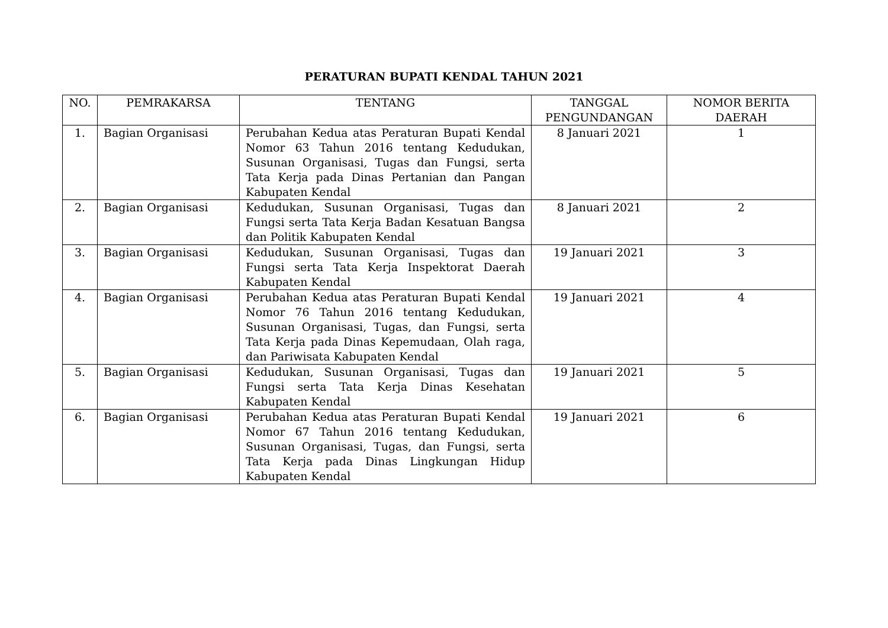PERATURAN BUPATI KENDAL TAHUN 2021
| NO. | PEMRAKARSA | TENTANG | TANGGAL PENGUNDANGAN | NOMOR BERITA DAERAH |
| --- | --- | --- | --- | --- |
| 1. | Bagian Organisasi | Perubahan Kedua atas Peraturan Bupati Kendal Nomor 63 Tahun 2016 tentang Kedudukan, Susunan Organisasi, Tugas dan Fungsi, serta Tata Kerja pada Dinas Pertanian dan Pangan Kabupaten Kendal | 8 Januari 2021 | 1 |
| 2. | Bagian Organisasi | Kedudukan, Susunan Organisasi, Tugas dan Fungsi serta Tata Kerja Badan Kesatuan Bangsa dan Politik Kabupaten Kendal | 8 Januari 2021 | 2 |
| 3. | Bagian Organisasi | Kedudukan, Susunan Organisasi, Tugas dan Fungsi serta Tata Kerja Inspektorat Daerah Kabupaten Kendal | 19 Januari 2021 | 3 |
| 4. | Bagian Organisasi | Perubahan Kedua atas Peraturan Bupati Kendal Nomor 76 Tahun 2016 tentang Kedudukan, Susunan Organisasi, Tugas, dan Fungsi, serta Tata Kerja pada Dinas Kepemudaan, Olah raga, dan Pariwisata Kabupaten Kendal | 19 Januari 2021 | 4 |
| 5. | Bagian Organisasi | Kedudukan, Susunan Organisasi, Tugas dan Fungsi serta Tata Kerja Dinas Kesehatan Kabupaten Kendal | 19 Januari 2021 | 5 |
| 6. | Bagian Organisasi | Perubahan Kedua atas Peraturan Bupati Kendal Nomor 67 Tahun 2016 tentang Kedudukan, Susunan Organisasi, Tugas, dan Fungsi, serta Tata Kerja pada Dinas Lingkungan Hidup Kabupaten Kendal | 19 Januari 2021 | 6 |